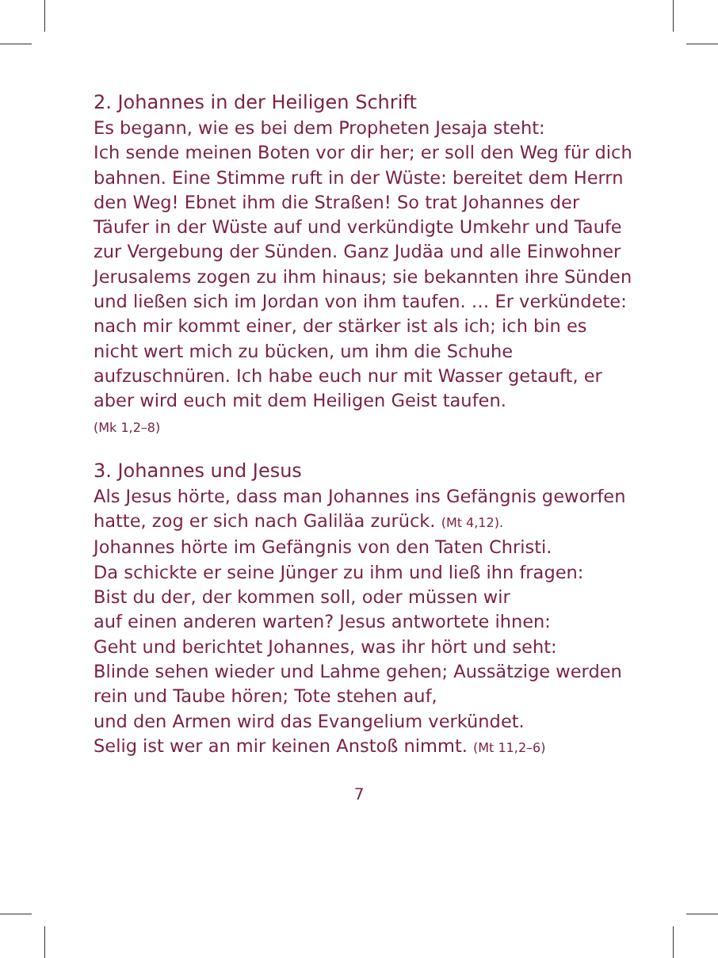2. Johannes in der Heiligen Schrift
Es begann, wie es bei dem Propheten Jesaja steht:
Ich sende meinen Boten vor dir her; er soll den Weg für dich bahnen. Eine Stimme ruft in der Wüste: bereitet dem Herrn den Weg! Ebnet ihm die Straßen! So trat Johannes der Täufer in der Wüste auf und verkündigte Umkehr und Taufe zur Vergebung der Sünden. Ganz Judäa und alle Einwohner Jerusalems zogen zu ihm hinaus; sie bekannten ihre Sünden und ließen sich im Jordan von ihm taufen. … Er verkündete: nach mir kommt einer, der stärker ist als ich; ich bin es nicht wert mich zu bücken, um ihm die Schuhe aufzuschnüren. Ich habe euch nur mit Wasser getauft, er aber wird euch mit dem Heiligen Geist taufen.
(Mk 1,2–8)
3. Johannes und Jesus
Als Jesus hörte, dass man Johannes ins Gefängnis geworfen hatte, zog er sich nach Galiläa zurück. (Mt 4,12).
Johannes hörte im Gefängnis von den Taten Christi.
Da schickte er seine Jünger zu ihm und ließ ihn fragen:
Bist du der, der kommen soll, oder müssen wir
auf einen anderen warten? Jesus antwortete ihnen:
Geht und berichtet Johannes, was ihr hört und seht:
Blinde sehen wieder und Lahme gehen; Aussätzige werden rein und Taube hören; Tote stehen auf,
und den Armen wird das Evangelium verkündet.
Selig ist wer an mir keinen Anstoß nimmt. (Mt 11,2–6)
7